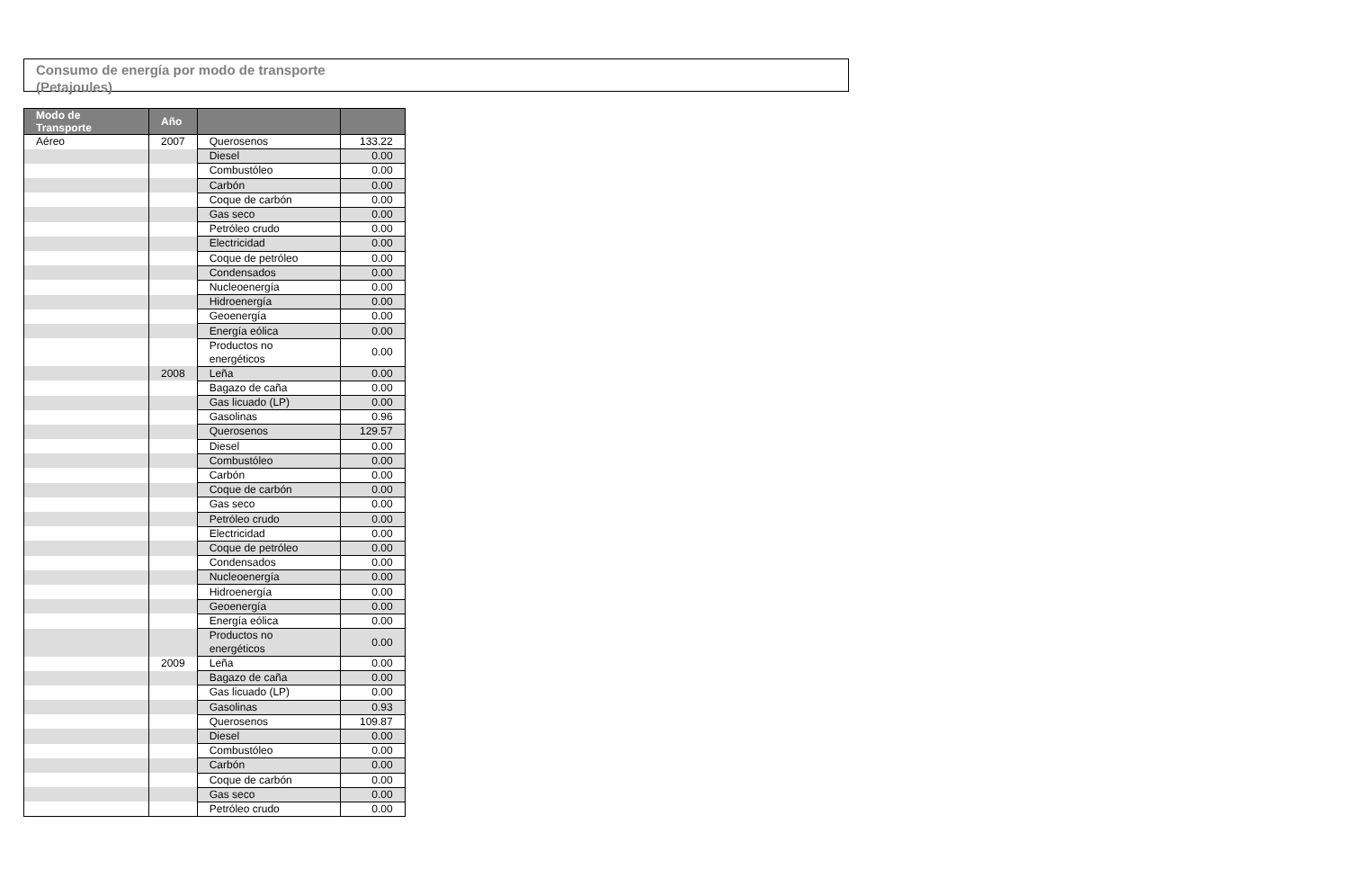Consumo de energía por modo de transporte
(Petajoules)
| Modo de Transporte | Año | | |
| --- | --- | --- | --- |
| Aéreo | 2007 | Querosenos | 133.22 |
| | | Diesel | 0.00 |
| | | Combustóleo | 0.00 |
| | | Carbón | 0.00 |
| | | Coque de carbón | 0.00 |
| | | Gas seco | 0.00 |
| | | Petróleo crudo | 0.00 |
| | | Electricidad | 0.00 |
| | | Coque de petróleo | 0.00 |
| | | Condensados | 0.00 |
| | | Nucleoenergía | 0.00 |
| | | Hidroenergía | 0.00 |
| | | Geoenergía | 0.00 |
| | | Energía eólica | 0.00 |
| | | Productos no energéticos | 0.00 |
| | 2008 | Leña | 0.00 |
| | | Bagazo de caña | 0.00 |
| | | Gas licuado (LP) | 0.00 |
| | | Gasolinas | 0.96 |
| | | Querosenos | 129.57 |
| | | Diesel | 0.00 |
| | | Combustóleo | 0.00 |
| | | Carbón | 0.00 |
| | | Coque de carbón | 0.00 |
| | | Gas seco | 0.00 |
| | | Petróleo crudo | 0.00 |
| | | Electricidad | 0.00 |
| | | Coque de petróleo | 0.00 |
| | | Condensados | 0.00 |
| | | Nucleoenergía | 0.00 |
| | | Hidroenergía | 0.00 |
| | | Geoenergía | 0.00 |
| | | Energía eólica | 0.00 |
| | | Productos no energéticos | 0.00 |
| | 2009 | Leña | 0.00 |
| | | Bagazo de caña | 0.00 |
| | | Gas licuado (LP) | 0.00 |
| | | Gasolinas | 0.93 |
| | | Querosenos | 109.87 |
| | | Diesel | 0.00 |
| | | Combustóleo | 0.00 |
| | | Carbón | 0.00 |
| | | Coque de carbón | 0.00 |
| | | Gas seco | 0.00 |
| | | Petróleo crudo | 0.00 |